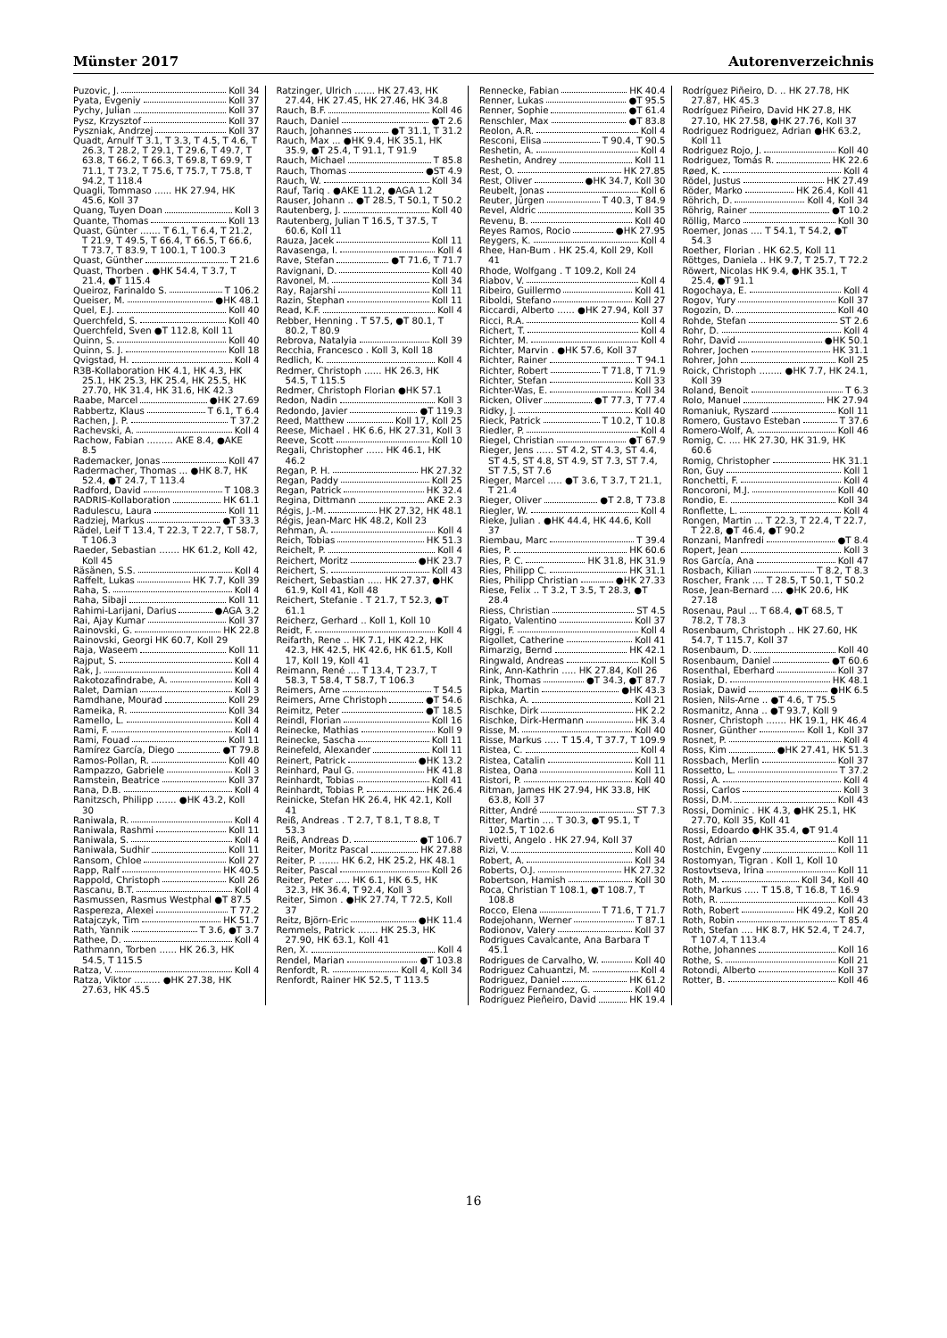Münster 2017 Autorenverzeichnis
Puzovic, J. Koll 34
Pyata, Evgeniy Koll 37
Pychy, Julian Koll 37
Pysz, Krzysztof Koll 37
Pyszniak, Andrzej Koll 37
Quadt, Arnulf T 3.1, T 3.3, T 4.5, T 4.6, T 26.3, T 28.2, T 29.1, T 29.6, T 49.7, T 63.8, T 66.2, T 66.3, T 69.8, T 69.9, T 71.1, T 73.2, T 75.6, T 75.7, T 75.8, T 94.2, T 118.4
Quagli, Tommaso ...... HK 27.94, HK 45.6, Koll 37
Quang, Tuyen Doan Koll 3
Quante, Thomas Koll 13
Quast, Günter ....... T 6.1, T 6.4, T 21.2, T 21.9, T 49.5, T 66.4, T 66.5, T 66.6, T 73.7, T 83.9, T 100.1, T 100.3
Quast, Günther T 21.6
Quast, Thorben . ●HK 54.4, T 3.7, T 21.4, ●T 115.4
Queiroz, Farinaldo S. T 106.2
Queiser, M. ●HK 48.1
Quel, E.J. Koll 40
Querchfeld, S. Koll 40
Querchfeld, Sven ●T 112.8, Koll 11
Quinn, S. Koll 40
Quinn, S. J. Koll 18
Qvigstad, H. Koll 4
R3B-Kollaboration HK 4.1, HK 4.3, HK 25.1, HK 25.3, HK 25.4, HK 25.5, HK 27.70, HK 31.4, HK 31.6, HK 42.3
Raabe, Marcel ●HK 27.69
Rabbertz, Klaus T 6.1, T 6.4
Rachen, J. P. T 37.2
Rachevski, A. Koll 4
Rachow, Fabian ......... AKE 8.4, ●AKE 8.5
Rademacker, Jonas Koll 47
Radermacher, Thomas ... ●HK 8.7, HK 52.4, ●T 24.7, T 113.4
Radford, David T 108.3
RADRIS-Kollaboration HK 61.1
Radulescu, Laura Koll 11
Radziej, Markus ●T 33.3
Rädel, Leif T 13.4, T 22.3, T 22.7, T 58.7, T 106.3
Raeder, Sebastian ....... HK 61.2, Koll 42, Koll 45
Räsänen, S.S. Koll 4
Raffelt, Lukas HK 7.7, Koll 39
Raha, S. Koll 4
Raha, Sibaji Koll 11
Rahimi-Larijani, Darius ●AGA 3.2
Rai, Ajay Kumar Koll 37
Rainovski, G. HK 22.8
Rainovski, Georgi HK 60.7, Koll 29
Raja, Waseem Koll 11
Rajput, S. Koll 4
Rak, J. Koll 4
Rakotozafindrabe, A. Koll 4
Ralet, Damian Koll 3
Ramdhane, Mourad Koll 29
Rameika, R. Koll 34
Ramello, L. Koll 4
Rami, F. Koll 4
Rami, Fouad Koll 11
Ramírez García, Diego ●T 79.8
Ramos-Pollan, R. Koll 40
Rampazzo, Gabriele Koll 3
Ramstein, Beatrice Koll 37
Rana, D.B. Koll 4
Ranitzsch, Philipp ....... ●HK 43.2, Koll 30
Raniwala, R. Koll 4
Raniwala, Rashmi Koll 11
Raniwala, S. Koll 4
Raniwala, Sudhir Koll 11
Ransom, Chloe Koll 27
Rapp, Ralf HK 40.5
Rappold, Christoph Koll 26
Rascanu, B.T. Koll 4
Rasmussen, Rasmus Westphal ●T 87.5
Raspereza, Alexei T 77.2
Ratajczyk, Tim HK 51.7
Rath, Yannik T 3.6, ●T 3.7
Rathee, D. Koll 4
Rathmann, Torben ...... HK 26.3, HK 54.5, T 115.5
Ratza, V. Koll 4
Ratza, Viktor ......... ●HK 27.38, HK 27.63, HK 45.5
Ratzinger, Ulrich ....... HK 27.43, HK 27.44, HK 27.45, HK 27.46, HK 34.8
Rauch, B.F. Koll 46
Rauch, Daniel ●T 2.6
Rauch, Johannes ●T 31.1, T 31.2
Rauch, Max ... ●HK 9.4, HK 35.1, HK 35.9, ●T 25.4, T 91.1, T 91.9
Rauch, Michael T 85.8
Rauch, Thomas ●ST 4.9
Rauch, W. Koll 34
Rauf, Tariq . ●AKE 11.2, ●AGA 1.2
Rauser, Johann .. ●T 28.5, T 50.1, T 50.2
Rautenberg, J. Koll 40
Rautenberg, Julian T 16.5, T 37.5, T 60.6, Koll 11
Rauza, Jacek Koll 11
Ravasenga, I. Koll 4
Rave, Stefan ●T 71.6, T 71.7
Ravignani, D. Koll 40
Ravonel, M. Koll 34
Ray, Rajarshi Koll 11
Razin, Stephan Koll 11
Read, K.F. Koll 4
Rebber, Henning . T 57.5, ●T 80.1, T 80.2, T 80.9
Rebrova, Natalyia Koll 39
Recchia, Francesco . Koll 3, Koll 18
Redlich, K. Koll 4
Redmer, Christoph ...... HK 26.3, HK 54.5, T 115.5
Redmer, Christoph Florian ●HK 57.1
Redon, Nadin Koll 3
Redondo, Javier ●T 119.3
Reed, Matthew Koll 17, Koll 25
Reese, Michael . HK 6.6, HK 27.31, Koll 3
Reeve, Scott Koll 10
Regali, Christopher ...... HK 46.1, HK 46.2
Regan, P. H. HK 27.32
Regan, Paddy Koll 25
Regan, Patrick HK 32.4
Regina, Dittmann AKE 2.3
Régis, J.-M. HK 27.32, HK 48.1
Régis, Jean-Marc HK 48.2, Koll 23
Rehman, A. Koll 4
Reich, Tobias HK 51.3
Reichelt, P. Koll 4
Reichert, Moritz ●HK 23.7
Reichert, S. Koll 43
Reichert, Sebastian ..... HK 27.37, ●HK 61.9, Koll 41, Koll 48
Reichert, Stefanie . T 21.7, T 52.3, ●T 61.1
Reicherz, Gerhard .. Koll 1, Koll 10
Reidt, F. Koll 4
Reifarth, Rene .. HK 7.1, HK 42.2, HK 42.3, HK 42.5, HK 42.6, HK 61.5, Koll 17, Koll 19, Koll 41
Reimann, René .... T 13.4, T 23.7, T 58.3, T 58.4, T 58.7, T 106.3
Reimers, Arne T 54.5
Reimers, Arne Christoph ●T 54.6
Reimitz, Peter ●T 18.5
Reindl, Florian Koll 16
Reinecke, Mathias Koll 9
Reinecke, Sascha Koll 11
Reinefeld, Alexander Koll 11
Reinert, Patrick ●HK 13.2
Reinhard, Paul G. HK 41.8
Reinhardt, Tobias Koll 41
Reinhardt, Tobias P. HK 26.4
Reinicke, Stefan HK 26.4, HK 42.1, Koll 41
Reiß, Andreas . T 2.7, T 8.1, T 8.8, T 53.3
Reiß, Andreas D. ●T 106.7
Reiter, Moritz Pascal HK 27.88
Reiter, P. ....... HK 6.2, HK 25.2, HK 48.1
Reiter, Pascal Koll 26
Reiter, Peter ..... HK 6.1, HK 6.5, HK 32.3, HK 36.4, T 92.4, Koll 3
Reiter, Simon . ●HK 27.74, T 72.5, Koll 37
Reitz, Björn-Eric ●HK 11.4
Remmels, Patrick ....... HK 25.3, HK 27.90, HK 63.1, Koll 41
Ren, X. Koll 4
Rendel, Marian ●T 103.8
Renfordt, R. Koll 4, Koll 34
Renfordt, Rainer HK 52.5, T 113.5
Rennecke, Fabian HK 40.4
Renner, Lukas ●T 95.5
Renner, Sophie ●T 61.4
Renschler, Max ●T 83.8
Reolon, A.R. Koll 4
Resconi, Elisa T 90.4, T 90.5
Reshetin, A. Koll 4
Reshetin, Andrey Koll 11
Rest, O. HK 27.85
Rest, Oliver ●HK 34.7, Koll 30
Reubelt, Jonas Koll 6
Reuter, Jürgen T 40.3, T 84.9
Revel, Aldric Koll 35
Revenu, B. Koll 40
Reyes Ramos, Rocio ●HK 27.95
Reygers, K. Koll 4
Rhee, Han-Bum . HK 25.4, Koll 29, Koll 41
Rhode, Wolfgang . T 109.2, Koll 24
Riabov, V. Koll 4
Ribeiro, Guillermo Koll 41
Riboldi, Stefano Koll 27
Riccardi, Alberto ...... ●HK 27.94, Koll 37
Ricci, R.A. Koll 4
Richert, T. Koll 4
Richter, M. Koll 4
Richter, Marvin . ●HK 57.6, Koll 37
Richter, Rainer T 94.1
Richter, Robert T 71.8, T 71.9
Richter, Stefan Koll 33
Richter-Was, E. Koll 34
Ricken, Oliver ●T 77.3, T 77.4
Ridky, J. Koll 40
Rieck, Patrick T 10.2, T 10.8
Riedler, P. Koll 4
Riegel, Christian ●T 67.9
Rieger, Jens ...... ST 4.2, ST 4.3, ST 4.4, ST 4.5, ST 4.8, ST 4.9, ST 7.3, ST 7.4, ST 7.5, ST 7.6
Rieger, Marcel ..... ●T 3.6, T 3.7, T 21.1, T 21.4
Rieger, Oliver ●T 2.8, T 73.8
Riegler, W. Koll 4
Rieke, Julian . ●HK 44.4, HK 44.6, Koll 37
Riembau, Marc T 39.4
Ries, P. HK 60.6
Ries, P. C. HK 31.8, HK 31.9
Ries, Philipp C. HK 31.1
Ries, Philipp Christian ●HK 27.33
Riese, Felix .. T 3.2, T 3.5, T 28.3, ●T 28.4
Riess, Christian ST 4.5
Rigato, Valentino Koll 37
Riggi, F. Koll 4
Rigollet, Catherine Koll 41
Rimarzig, Bernd HK 42.1
Ringwald, Andreas Koll 5
Rink, Ann-Kathrin ..... HK 27.84, Koll 26
Rink, Thomas ●T 34.3, ●T 87.7
Ripka, Martin ●HK 43.3
Rischka, A. Koll 21
Rischke, Dirk HK 2.2
Rischke, Dirk-Hermann HK 3.4
Risse, M. Koll 40
Risse, Markus ..... T 15.4, T 37.7, T 109.9
Ristea, C. Koll 4
Ristea, Catalin Koll 11
Ristea, Oana Koll 11
Ristori, P. Koll 40
Ritman, James HK 27.94, HK 33.8, HK 63.8, Koll 37
Ritter, André ST 7.3
Ritter, Martin .... T 30.3, ●T 95.1, T 102.5, T 102.6
Rivetti, Angelo . HK 27.94, Koll 37
Rizi, V. Koll 40
Robert, A. Koll 34
Roberts, O.J. HK 27.32
Robertson, Hamish Koll 30
Roca, Christian T 108.1, ●T 108.7, T 108.8
Rocco, Elena T 71.6, T 71.7
Rodejohann, Werner T 87.1
Rodionov, Valery Koll 37
Rodrigues Cavalcante, Ana Barbara T 45.1
Rodrigues de Carvalho, W. Koll 40
Rodriguez Cahuantzi, M. Koll 4
Rodriguez, Daniel HK 61.2
Rodriguez Fernandez, G. Koll 40
Rodríguez Pieñeiro, David HK 19.4
Rodríguez Piñeiro, D. .. HK 27.78, HK 27.87, HK 45.3
Rodríguez Piñeiro, David HK 27.8, HK 27.10, HK 27.58, ●HK 27.76, Koll 37
Rodriguez Rodriguez, Adrian ●HK 63.2, Koll 11
Rodriguez Rojo, J. Koll 40
Rodriguez, Tomás R. HK 22.6
Røed, K. Koll 4
Rödel, Justus HK 27.49
Röder, Marko HK 26.4, Koll 41
Röhrich, D. Koll 4, Koll 34
Röhrig, Rainer ●T 10.2
Röllig, Marco Koll 30
Roemer, Jonas .... T 54.1, T 54.2, ●T 54.3
Roether, Florian . HK 62.5, Koll 11
Röttges, Daniela .. HK 9.7, T 25.7, T 72.2
Röwert, Nicolas HK 9.4, ●HK 35.1, T 25.4, ●T 91.1
Rogochaya, E. Koll 4
Rogov, Yury Koll 37
Rogozin, D. Koll 40
Rohde, Stefan ST 2.6
Rohr, D. Koll 4
Rohr, David ●HK 50.1
Rohrer, Jochen HK 31.1
Rohrer, John Koll 25
Roick, Christoph ........ ●HK 7.7, HK 24.1, Koll 39
Roland, Benoit T 6.3
Rolo, Manuel HK 27.94
Romaniuk, Ryszard Koll 11
Romero, Gustavo Esteban T 37.6
Romero-Wolf, A. Koll 46
Romig, C. .... HK 27.30, HK 31.9, HK 60.6
Romig, Christopher HK 31.1
Ron, Guy Koll 1
Ronchetti, F. Koll 4
Roncoroni, M.J. Koll 40
Rondio, E. Koll 34
Ronflette, L. Koll 4
Rongen, Martin ... T 22.3, T 22.4, T 22.7, T 22.8, ●T 46.4, ●T 90.2
Ronzani, Manfredi ●T 8.4
Ropert, Jean Koll 3
Ros García, Ana Koll 47
Rosbach, Kilian T 8.2, T 8.3
Roscher, Frank .... T 28.5, T 50.1, T 50.2
Rose, Jean-Bernard .... ●HK 20.6, HK 27.18
Rosenau, Paul ... T 68.4, ●T 68.5, T 78.2, T 78.3
Rosenbaum, Christoph .. HK 27.60, HK 54.7, T 115.7, Koll 37
Rosenbaum, D. Koll 40
Rosenbaum, Daniel ●T 60.6
Rosenthal, Eberhard Koll 37
Rosiak, D. HK 48.1
Rosiak, Dawid ●HK 6.5
Rosien, Nils-Arne .. ●T 4.6, T 75.5
Rosmanitz, Anna .. ●T 93.7, Koll 9
Rosner, Christoph ....... HK 19.1, HK 46.4
Rosner, Günther Koll 1, Koll 37
Rosnet, P. Koll 4
Ross, Kim ●HK 27.41, HK 51.3
Rossbach, Merlin Koll 37
Rossetto, L. T 37.2
Rossi, A. Koll 4
Rossi, Carlos Koll 3
Rossi, D.M. Koll 43
Rossi, Dominic . HK 4.3, ●HK 25.1, HK 27.70, Koll 35, Koll 41
Rossi, Edoardo ●HK 35.4, ●T 91.4
Rost, Adrian Koll 11
Rostchin, Evgeny Koll 11
Rostomyan, Tigran . Koll 1, Koll 10
Rostovtseva, Irina Koll 11
Roth, M. Koll 34, Koll 40
Roth, Markus ..... T 15.8, T 16.8, T 16.9
Roth, R. Koll 43
Roth, Robert HK 49.2, Koll 20
Roth, Robin T 85.4
Roth, Stefan .... HK 8.7, HK 52.4, T 24.7, T 107.4, T 113.4
Rothe, Johannes Koll 16
Rothe, S. Koll 21
Rotondi, Alberto Koll 37
Rotter, B. Koll 46
16